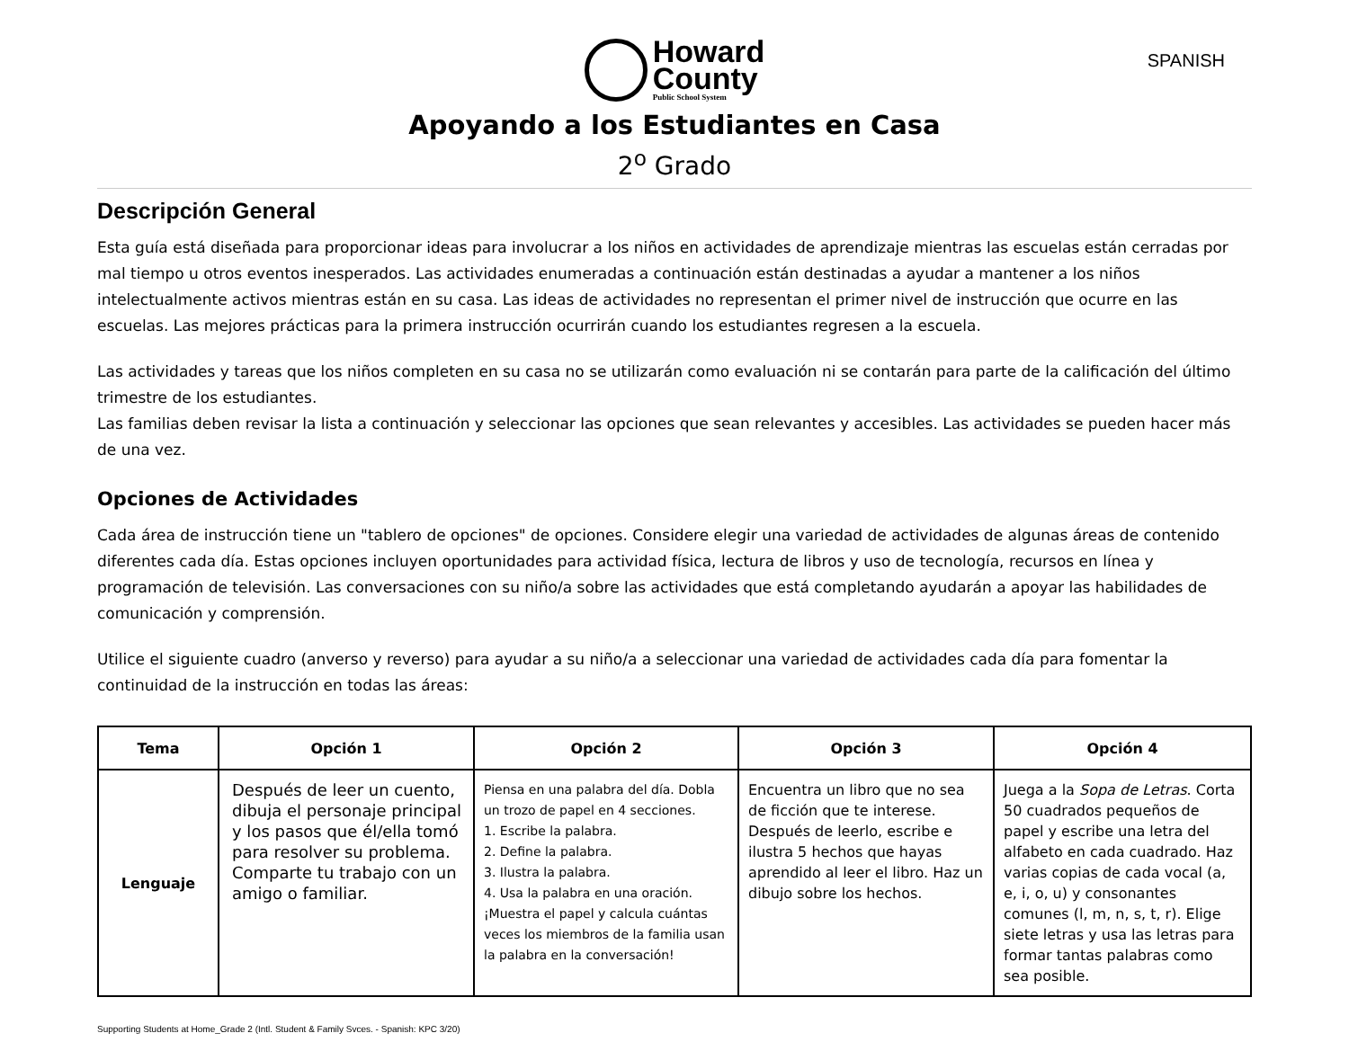Howard
County
Public School System
SPANISH
Apoyando a los Estudiantes en Casa
2<sup>o</sup> Grado
Descripción General
Esta guía está diseñada para proporcionar ideas para involucrar a los niños en actividades de aprendizaje mientras las escuelas están cerradas por mal tiempo u otros eventos inesperados. Las actividades enumeradas a continuación están destinadas a ayudar a mantener a los niños intelectualmente activos mientras están en su casa. Las ideas de actividades no representan el primer nivel de instrucción que ocurre en las escuelas. Las mejores prácticas para la primera instrucción ocurrirán cuando los estudiantes regresen a la escuela.
Las actividades y tareas que los niños completen en su casa no se utilizarán como evaluación ni se contarán para parte de la calificación del último trimestre de los estudiantes.
Las familias deben revisar la lista a continuación y seleccionar las opciones que sean relevantes y accesibles. Las actividades se pueden hacer más de una vez.
Opciones de Actividades
Cada área de instrucción tiene un "tablero de opciones" de opciones. Considere elegir una variedad de actividades de algunas áreas de contenido diferentes cada día. Estas opciones incluyen oportunidades para actividad física, lectura de libros y uso de tecnología, recursos en línea y programación de televisión. Las conversaciones con su niño/a sobre las actividades que está completando ayudarán a apoyar las habilidades de comunicación y comprensión.
Utilice el siguiente cuadro (anverso y reverso) para ayudar a su niño/a a seleccionar una variedad de actividades cada día para fomentar la continuidad de la instrucción en todas las áreas:
| Tema | Opción 1 | Opción 2 | Opción 3 | Opción 4 |
| --- | --- | --- | --- | --- |
| Lenguaje | Después de leer un cuento, dibuja el personaje principal y los pasos que él/ella tomó para resolver su problema. Comparte tu trabajo con un amigo o familiar. | Piensa en una palabra del día. Dobla un trozo de papel en 4 secciones. 1. Escribe la palabra. 2. Define la palabra. 3. Ilustra la palabra. 4. Usa la palabra en una oración. ¡Muestra el papel y calcula cuántas veces los miembros de la familia usan la palabra en la conversación! | Encuentra un libro que no sea de ficción que te interese. Después de leerlo, escribe e ilustra 5 hechos que hayas aprendido al leer el libro. Haz un dibujo sobre los hechos. | Juega a la Sopa de Letras . Corta 50 cuadrados pequeños de papel y escribe una letra del alfabeto en cada cuadrado. Haz varias copias de cada vocal (a, e, i, o, u) y consonantes comunes (l, m, n, s, t, r). Elige siete letras y usa las letras para formar tantas palabras como sea posible. |
Supporting Students at Home_Grade 2 (Intl. Student & Family Svces. - Spanish: KPC 3/20)